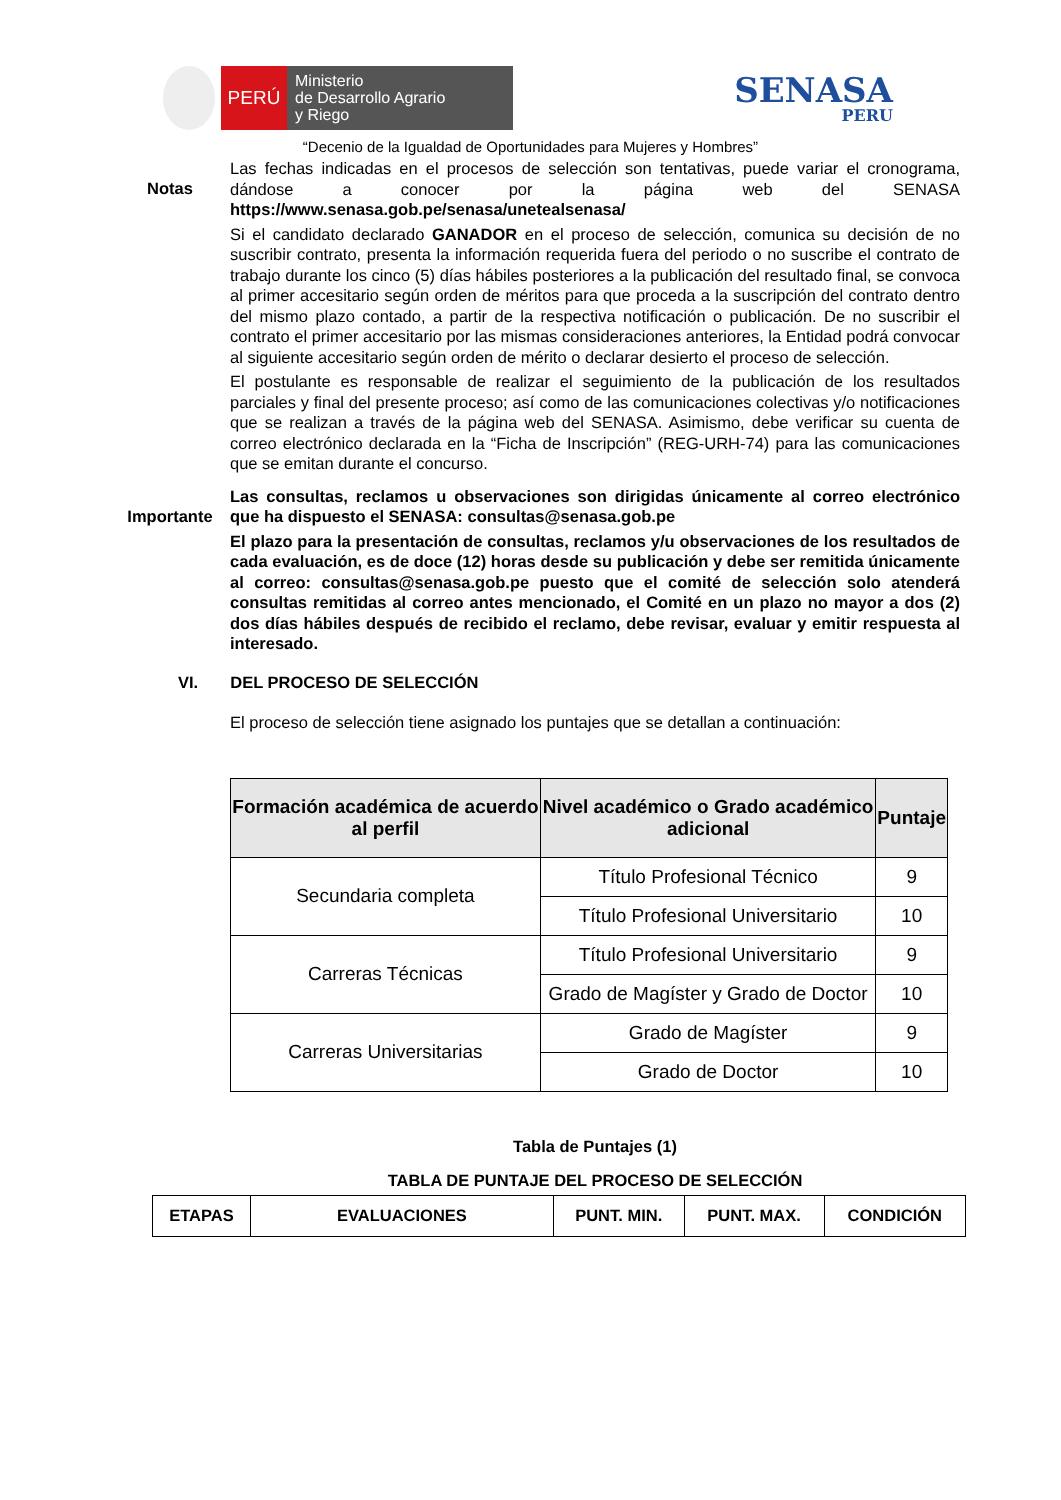PERÚ
Ministerio
de Desarrollo Agrario
y Riego
SENASA
PERU
“Decenio de la Igualdad de Oportunidades para Mujeres y Hombres”
Notas
Las fechas indicadas en el procesos de selección son tentativas, puede variar el cronograma, dándose a conocer por la página web del SENASA https://www.senasa.gob.pe/senasa/unetealsenasa/
Si el candidato declarado GANADOR en el proceso de selección, comunica su decisión de no suscribir contrato, presenta la información requerida fuera del periodo o no suscribe el contrato de trabajo durante los cinco (5) días hábiles posteriores a la publicación del resultado final, se convoca al primer accesitario según orden de méritos para que proceda a la suscripción del contrato dentro del mismo plazo contado, a partir de la respectiva notificación o publicación. De no suscribir el contrato el primer accesitario por las mismas consideraciones anteriores, la Entidad podrá convocar al siguiente accesitario según orden de mérito o declarar desierto el proceso de selección.
El postulante es responsable de realizar el seguimiento de la publicación de los resultados parciales y final del presente proceso; así como de las comunicaciones colectivas y/o notificaciones que se realizan a través de la página web del SENASA. Asimismo, debe verificar su cuenta de correo electrónico declarada en la “Ficha de Inscripción” (REG-URH-74) para las comunicaciones que se emitan durante el concurso.
Importante
Las consultas, reclamos u observaciones son dirigidas únicamente al correo electrónico que ha dispuesto el SENASA: consultas@senasa.gob.pe
El plazo para la presentación de consultas, reclamos y/u observaciones de los resultados de cada evaluación, es de doce (12) horas desde su publicación y debe ser remitida únicamente al correo: consultas@senasa.gob.pe puesto que el comité de selección solo atenderá consultas remitidas al correo antes mencionado, el Comité en un plazo no mayor a dos (2) dos días hábiles después de recibido el reclamo, debe revisar, evaluar y emitir respuesta al interesado.
VI. DEL PROCESO DE SELECCIÓN
El proceso de selección tiene asignado los puntajes que se detallan a continuación:
| Formación académica de acuerdo al perfil | Nivel académico o Grado académico adicional | Puntaje |
| --- | --- | --- |
| Secundaria completa | Título Profesional Técnico | 9 |
| | Título Profesional Universitario | 10 |
| Carreras Técnicas | Título Profesional Universitario | 9 |
| | Grado de Magíster y Grado de Doctor | 10 |
| Carreras Universitarias | Grado de Magíster | 9 |
| | Grado de Doctor | 10 |
Tabla de Puntajes (1)
TABLA DE PUNTAJE DEL PROCESO DE SELECCIÓN
| ETAPAS | EVALUACIONES | PUNT. MIN. | PUNT. MAX. | CONDICIÓN |
| --- | --- | --- | --- | --- |